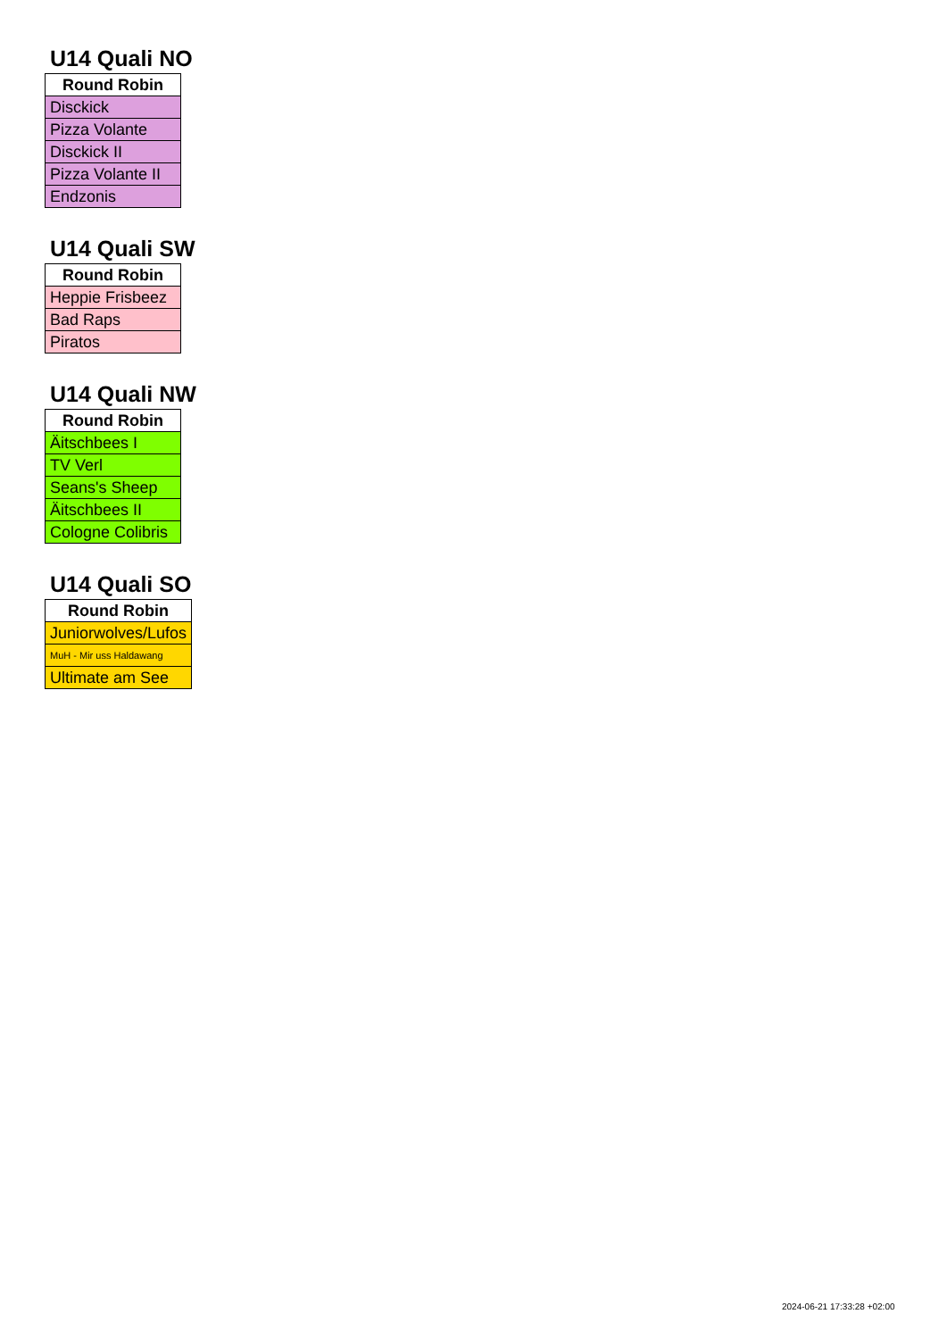U14 Quali NO
| Round Robin |
| --- |
| Disckick |
| Pizza Volante |
| Disckick II |
| Pizza Volante II |
| Endzonis |
U14 Quali SW
| Round Robin |
| --- |
| Heppie Frisbeez |
| Bad Raps |
| Piratos |
U14 Quali NW
| Round Robin |
| --- |
| Äitschbees I |
| TV Verl |
| Seans's Sheep |
| Äitschbees II |
| Cologne Colibris |
U14 Quali SO
| Round Robin |
| --- |
| Juniorwolves/Lufos |
| MuH - Mir uss Haldawang |
| Ultimate am See |
2024-06-21 17:33:28 +02:00